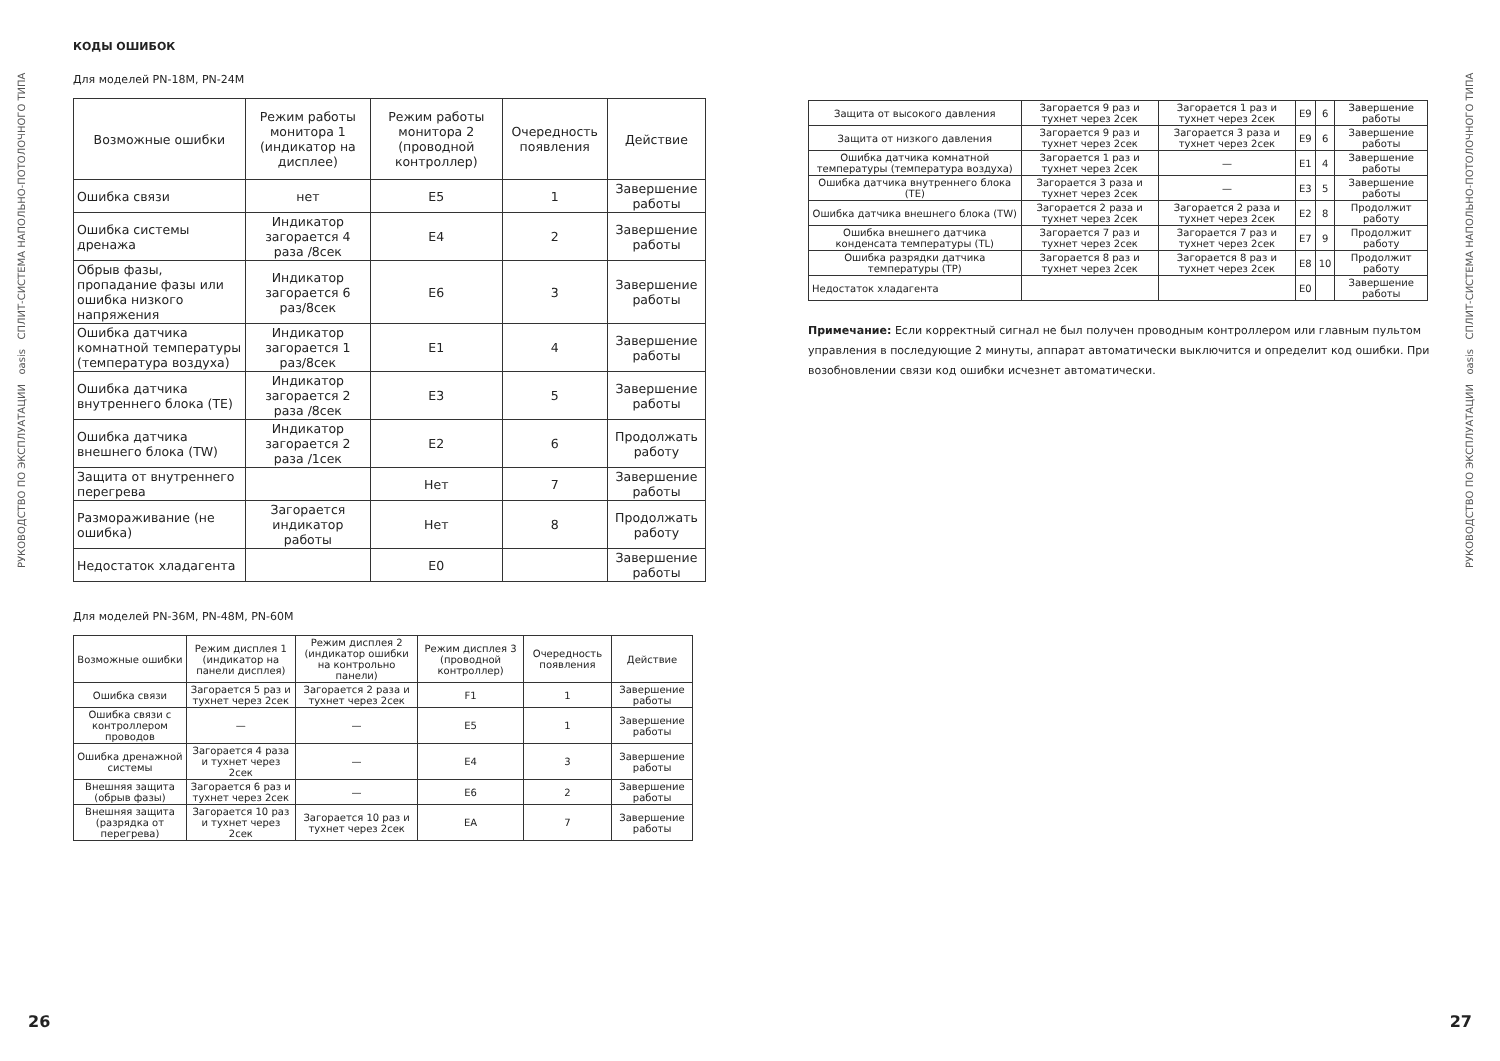РУКОВОДСТВО ПО ЭКСПЛУАТАЦИИ oasis СПЛИТ-СИСТЕМА НАПОЛЬНО-ПОТОЛОЧНОГО ТИПА
РУКОВОДСТВО ПО ЭКСПЛУАТАЦИИ oasis СПЛИТ-СИСТЕМА НАПОЛЬНО-ПОТОЛОЧНОГО ТИПА
КОДЫ ОШИБОК
Для моделей PN-18M, PN-24M
| Возможные ошибки | Режим работы монитора 1 (индикатор на дисплее) | Режим работы монитора 2 (проводной контроллер) | Очередность появления | Действие |
| --- | --- | --- | --- | --- |
| Ошибка связи | нет | E5 | 1 | Завершение работы |
| Ошибка системы дренажа | Индикатор загорается 4 раза /8сек | E4 | 2 | Завершение работы |
| Обрыв фазы, пропадание фазы или ошибка низкого напряжения | Индикатор загорается 6 раз/8сек | E6 | 3 | Завершение работы |
| Ошибка датчика комнатной температуры (температура воздуха) | Индикатор загорается 1 раз/8сек | E1 | 4 | Завершение работы |
| Ошибка датчика внутреннего блока (TE) | Индикатор загорается 2 раза /8сек | E3 | 5 | Завершение работы |
| Ошибка датчика внешнего блока (TW) | Индикатор загорается 2 раза /1сек | E2 | 6 | Продолжать работу |
| Защита от внутреннего перегрева | | Нет | 7 | Завершение работы |
| Размораживание (не ошибка) | Загорается индикатор работы | Нет | 8 | Продолжать работу |
| Недостаток хладагента | | E0 | | Завершение работы |
Для моделей PN-36M, PN-48M, PN-60M
| Возможные ошибки | Режим дисплея 1 (индикатор на панели дисплея) | Режим дисплея 2 (индикатор ошибки на контрольно панели) | Режим дисплея 3 (проводной контроллер) | Очередность появления | Действие |
| --- | --- | --- | --- | --- | --- |
| Ошибка связи | Загорается 5 раз и тухнет через 2сек | Загорается 2 раза и тухнет через 2сек | F1 | 1 | Завершение работы |
| Ошибка связи с контроллером проводов | — | — | E5 | 1 | Завершение работы |
| Ошибка дренажной системы | Загорается 4 раза и тухнет через 2сек | — | E4 | 3 | Завершение работы |
| Внешняя защита (обрыв фазы) | Загорается 6 раз и тухнет через 2сек | — | E6 | 2 | Завершение работы |
| Внешняя защита (разрядка от перегрева) | Загорается 10 раз и тухнет через 2сек | Загорается 10 раз и тухнет через 2сек | EA | 7 | Завершение работы |
| Защита от высокого давления | Загорается 9 раз и тухнет через 2сек | Загорается 1 раз и тухнет через 2сек | E9 | 6 | Завершение работы |
| Защита от низкого давления | Загорается 9 раз и тухнет через 2сек | Загорается 3 раза и тухнет через 2сек | E9 | 6 | Завершение работы |
| Ошибка датчика комнатной температуры (температура воздуха) | Загорается 1 раз и тухнет через 2сек | — | E1 | 4 | Завершение работы |
| Ошибка датчика внутреннего блока (TE) | Загорается 3 раза и тухнет через 2сек | — | E3 | 5 | Завершение работы |
| Ошибка датчика внешнего блока (TW) | Загорается 2 раза и тухнет через 2сек | Загорается 2 раза и тухнет через 2сек | E2 | 8 | Продолжит работу |
| Ошибка внешнего датчика конденсата температуры (TL) | Загорается 7 раз и тухнет через 2сек | Загорается 7 раз и тухнет через 2сек | E7 | 9 | Продолжит работу |
| Ошибка разрядки датчика температуры (TP) | Загорается 8 раз и тухнет через 2сек | Загорается 8 раз и тухнет через 2сек | E8 | 10 | Продолжит работу |
| Недостаток хладагента | | | E0 | | Завершение работы |
Примечание: Если корректный сигнал не был получен проводным контроллером или главным пультом управления в последующие 2 минуты, аппарат автоматически выключится и определит код ошибки. При возобновлении связи код ошибки исчезнет автоматически.
26 27